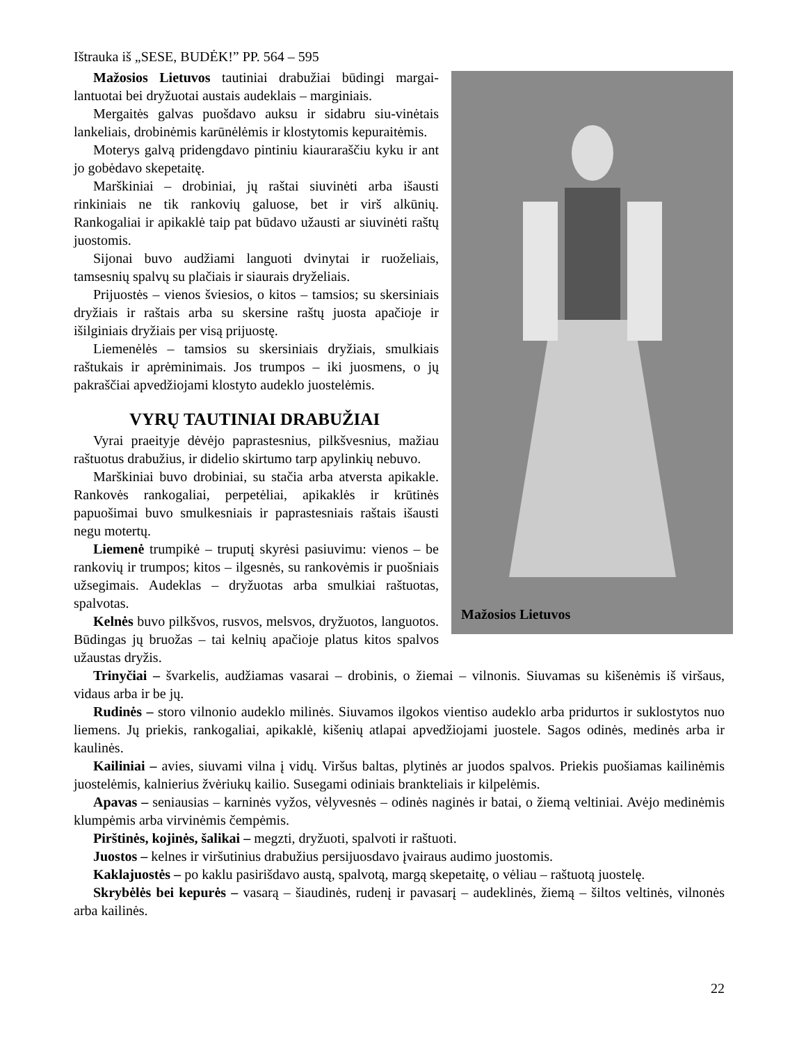Ištrauka iš „SESE, BUDĖK!” PP. 564 – 595
Mažosios Lietuvos
Mažosios Lietuvos tautiniai drabužiai būdingi margai-lantuotai bei dryžuotai austais audeklais – marginiais.
Mergaitės galvas puošdavo auksu ir sidabru siu-vinėtais lankeliais, drobinėmis karūnėlėmis ir klostytomis kepuraitėmis.
Moterys galvą pridengdavo pintiniu kiaurarаščiu kyku ir ant jo gobėdavo skepetaitę.
Marškiniai – drobiniai, jų raštai siuvinėti arba išausti rinkiniais ne tik rankovių galuose, bet ir virš alkūnių. Rankogaliai ir apikaklė taip pat būdavo užausti ar siuvinėti raštų juostomis.
Sijonai buvo audžiami languoti dvinytai ir ruoželiais, tamsesnių spalvų su plačiais ir siaurais dryželiais.
Prijuostės – vienos šviesios, o kitos – tamsios; su skersiniais dryžiais ir raštais arba su skersine raštų juosta apačioje ir išilginiais dryžiais per visą prijuostę.
Liemenėlės – tamsios su skersiniais dryžiais, smulkiais raštukais ir aprėminimais. Jos trumpos – iki juosmens, o jų pakraščiai apvedžiojami klostyto audeklo juostelėmis.
VYRŲ TAUTINIAI DRABUŽIAI
Vyrai praeityje dėvėjo paprastesnius, pilkšvesnius, mažiau raštuotus drabužius, ir didelio skirtumo tarp apylinkių nebuvo.
Marškiniai buvo drobiniai, su stačia arba atversta apikakle. Rankovės rankogaliai, perpetėliai, apikaklės ir krūtinės papuošimai buvo smulkesniais ir paprastesniais raštais išausti negu motertų.
Liemenė trumpikė – truputį skyrėsi pasiuvimu: vienos – be rankovių ir trumpos; kitos – ilgesnės, su rankovėmis ir puošniais užsegimais. Audeklas – dryžuotas arba smulkiai raštuotas, spalvotas.
Kelnės buvo pilkšvos, rusvos, melsvos, dryžuotos, languotos. Būdingas jų bruožas – tai kelnių apačioje platus kitos spalvos užaustas dryžis.
Trinyčiai – švarkelis, audžiamas vasarai – drobinis, o žiemai – vilnonis. Siuvamas su kišenėmis iš viršaus, vidaus arba ir be jų.
Rudinės – storo vilnonio audeklo milinės. Siuvamos ilgokos vientiso audeklo arba pridurtos ir suklostytos nuo liemens. Jų priekis, rankogaliai, apikaklė, kišenių atlapai apvedžiojami juostele. Sagos odinės, medinės arba ir kaulinės.
Kailiniai – avies, siuvami vilna į vidų. Viršus baltas, plytinės ar juodos spalvos. Priekis puošiamas kailinėmis juostelėmis, kalnierius žvėriukų kailio. Susegami odiniais brankteliais ir kilpelėmis.
Apavas – seniausias – karninės vyžos, vėlyvesnės – odinės naginės ir batai, o žiemą veltiniai. Avėjo medinėmis klumpėmis arba virvinėmis čempėmis.
Pirštinės, kojinės, šalikai – megzti, dryžuoti, spalvoti ir raštuoti.
Juostos – kelnes ir viršutinius drabužius persijuosdavo įvairaus audimo juostomis.
Kaklajuostės – po kaklu pasirišdavo austą, spalvotą, margą skepetaitę, o vėliau – raštuotą juostelę.
Skrybėlės bei kepurės – vasarą – šiaudinės, rudenį ir pavasarį – audeklinės, žiemą – šiltos veltinės, vilnonės arba kailinės.
22